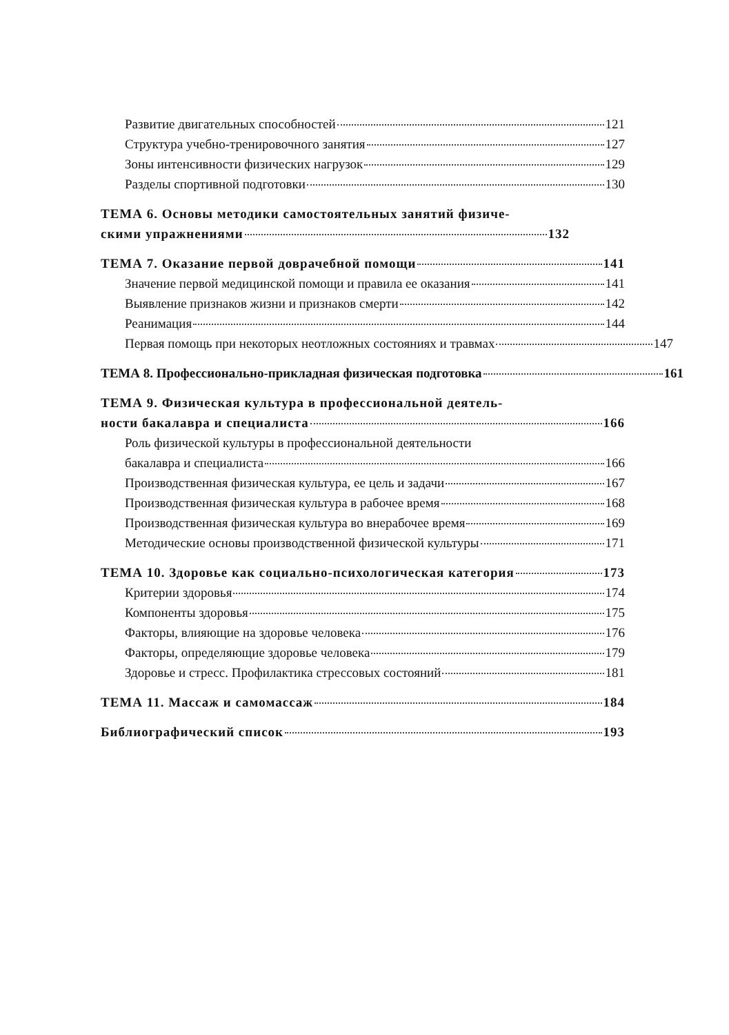Развитие двигательных способностей 121
Структура учебно-тренировочного занятия 127
Зоны интенсивности физических нагрузок 129
Разделы спортивной подготовки 130
ТЕМА 6. Основы методики самостоятельных занятий физиче-
скими упражнениями 132
ТЕМА 7. Оказание первой доврачебной помощи 141
Значение первой медицинской помощи и правила ее оказания 141
Выявление признаков жизни и признаков смерти 142
Реанимация 144
Первая помощь при некоторых неотложных состояниях и травмах 147
ТЕМА 8. Профессионально-прикладная физическая подготовка 161
ТЕМА 9. Физическая культура в профессиональной деятель-
ности бакалавра и специалиста 166
Роль физической культуры в профессиональной деятельности
бакалавра и специалиста 166
Производственная физическая культура, ее цель и задачи 167
Производственная физическая культура в рабочее время 168
Производственная физическая культура во внерабочее время 169
Методические основы производственной физической культуры 171
ТЕМА 10. Здоровье как социально-психологическая категория 173
Критерии здоровья 174
Компоненты здоровья 175
Факторы, влияющие на здоровье человека 176
Факторы, определяющие здоровье человека 179
Здоровье и стресс. Профилактика стрессовых состояний 181
ТЕМА 11. Массаж и самомассаж 184
Библиографический список 193